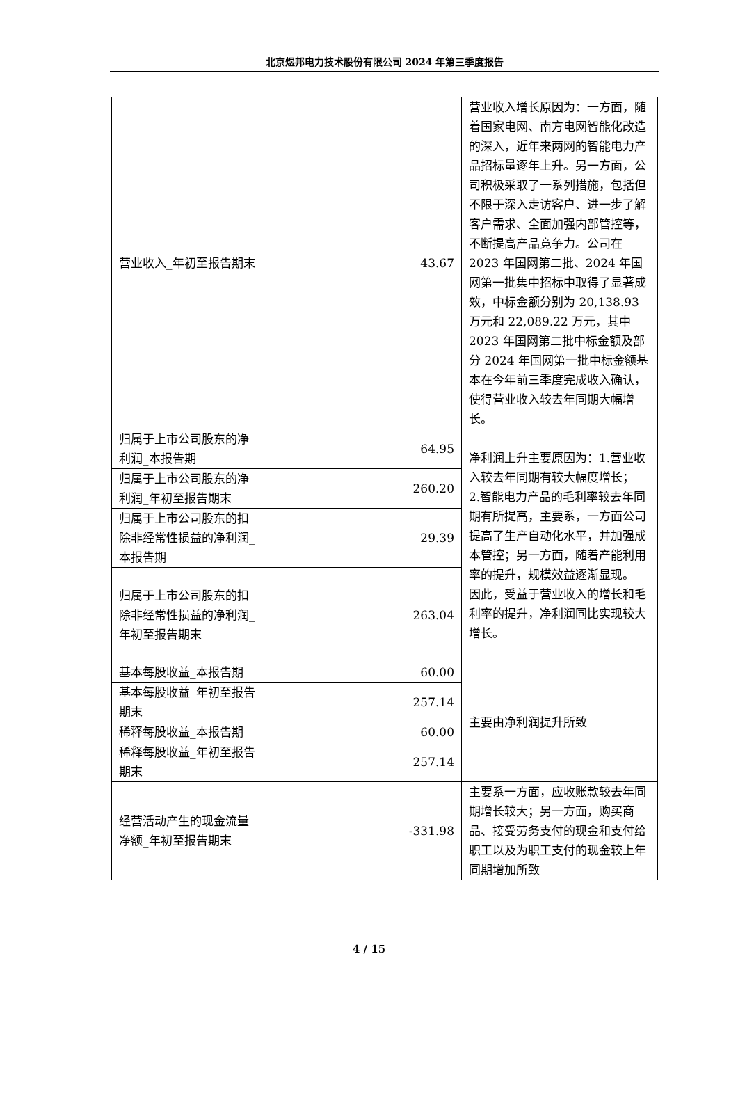北京煜邦电力技术股份有限公司 2024 年第三季度报告
| 营业收入_年初至报告期末 | 43.67 | 营业收入增长原因为：一方面，随着国家电网、南方电网智能化改造的深入，近年来两网的智能电力产品招标量逐年上升。另一方面，公司积极采取了一系列措施，包括但不限于深入走访客户、进一步了解客户需求、全面加强内部管控等，不断提高产品竞争力。公司在 2023 年国网第二批、2024 年国网第一批集中招标中取得了显著成效，中标金额分别为 20,138.93 万元和 22,089.22 万元，其中 2023 年国网第二批中标金额及部分 2024 年国网第一批中标金额基本在今年前三季度完成收入确认，使得营业收入较去年同期大幅增长。 |
| 归属于上市公司股东的净利润_本报告期 | 64.95 | 净利润上升主要原因为：1.营业收入较去年同期有较大幅度增长； 2.智能电力产品的毛利率较去年同期有所提高，主要系，一方面公司提高了生产自动化水平，并加强成本管控；另一方面，随着产能利用率的提升，规模效益逐渐显现。 因此，受益于营业收入的增长和毛利率的提升，净利润同比实现较大增长。 |
| 归属于上市公司股东的净利润_年初至报告期末 | 260.20 | |
| 归属于上市公司股东的扣除非经常性损益的净利润_本报告期 | 29.39 | |
| 归属于上市公司股东的扣除非经常性损益的净利润_年初至报告期末 | 263.04 | |
| 基本每股收益_本报告期 | 60.00 | 主要由净利润提升所致 |
| 基本每股收益_年初至报告期末 | 257.14 | |
| 稀释每股收益_本报告期 | 60.00 | |
| 稀释每股收益_年初至报告期末 | 257.14 | |
| 经营活动产生的现金流量净额_年初至报告期末 | -331.98 | 主要系一方面，应收账款较去年同期增长较大；另一方面，购买商品、接受劳务支付的现金和支付给职工以及为职工支付的现金较上年同期增加所致 |
4 / 15